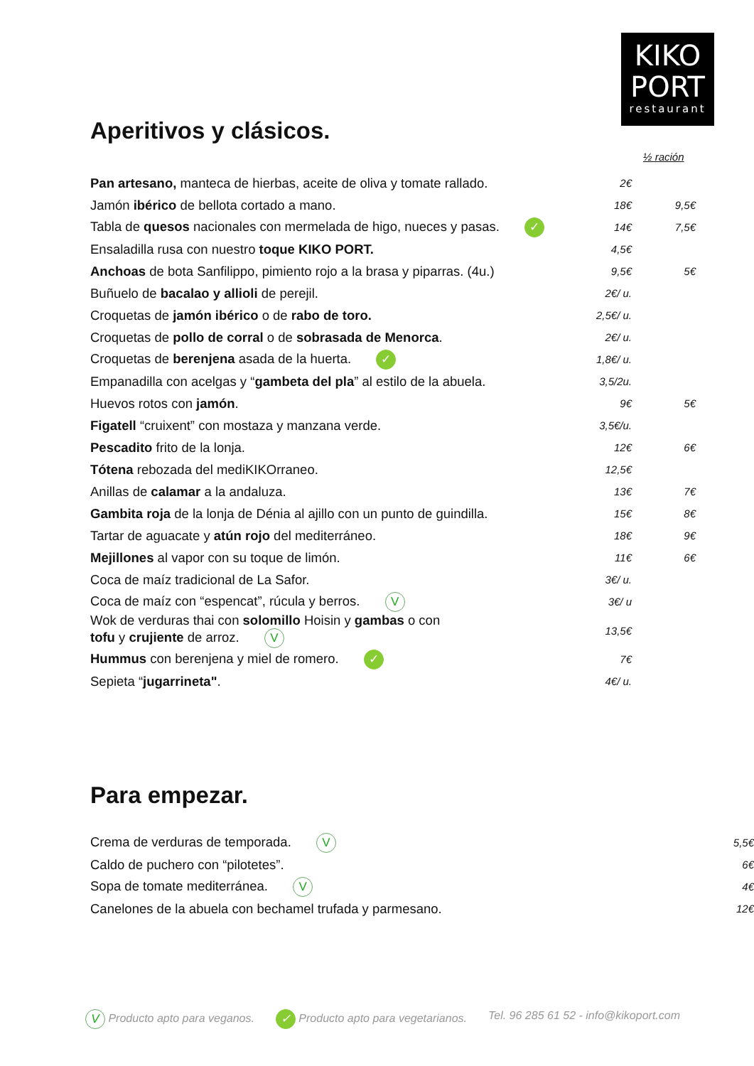KIKO
PORT
restaurant
Aperitivos y clásicos.
½ ración
| Pan artesano, manteca de hierbas, aceite de oliva y tomate rallado. | 2€ | |
| Jamón ibérico de bellota cortado a mano. | 18€ | 9,5€ |
| Tabla de quesos nacionales con mermelada de higo, nueces y pasas. ✓ | 14€ | 7,5€ |
| Ensaladilla rusa con nuestro toque KIKO PORT. | 4,5€ | |
| Anchoas de bota Sanfilippo, pimiento rojo a la brasa y piparras. (4u.) | 9,5€ | 5€ |
| Buñuelo de bacalao y allioli de perejil. | 2€/ u. | |
| Croquetas de jamón ibérico o de rabo de toro. | 2,5€/ u. | |
| Croquetas de pollo de corral o de sobrasada de Menorca . | 2€/ u. | |
| Croquetas de berenjena asada de la huerta. ✓ | 1,8€/ u. | |
| Empanadilla con acelgas y “ gambeta del pla ” al estilo de la abuela. | 3,5/2u. | |
| Huevos rotos con jamón . | 9€ | 5€ |
| Figatell “cruixent” con mostaza y manzana verde. | 3,5€/u. | |
| Pescadito frito de la lonja. | 12€ | 6€ |
| Tótena rebozada del mediKIKOrraneo. | 12,5€ | |
| Anillas de calamar a la andaluza. | 13€ | 7€ |
| Gambita roja de la lonja de Dénia al ajillo con un punto de guindilla. | 15€ | 8€ |
| Tartar de aguacate y atún rojo del mediterráneo. | 18€ | 9€ |
| Mejillones al vapor con su toque de limón. | 11€ | 6€ |
| Coca de maíz tradicional de La Safor. | 3€/ u. | |
| Coca de maíz con “espencat”, rúcula y berros. V | 3€/ u | |
| Wok de verduras thai con solomillo Hoisin y gambas o con tofu y crujiente de arroz. V | 13,5€ | |
| Hummus con berenjena y miel de romero. ✓ | 7€ | |
| Sepieta “ jugarrineta" . | 4€/ u. | |
Para empezar.
| Crema de verduras de temporada. V | 5,5€ |
| Caldo de puchero con “pilotetes”. | 6€ |
| Sopa de tomate mediterránea. V | 4€ |
| Canelones de la abuela con bechamel trufada y parmesano. | 12€ |
V Producto apto para veganos. ✓ Producto apto para vegetarianos. Tel. 96 285 61 52 - info@kikoport.com